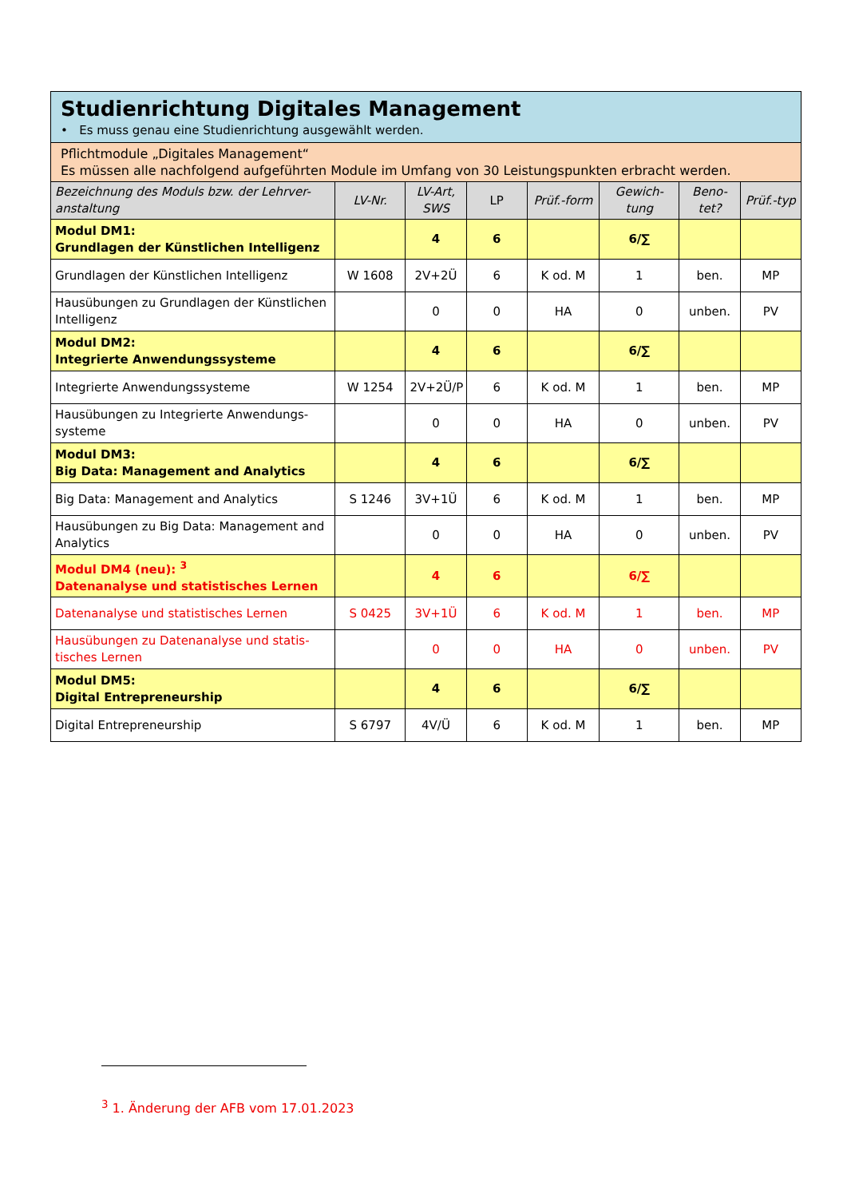| Studienrichtung Digitales Management • Es muss genau eine Studienrichtung ausgewählt werden. | | | | | | | |
| Pflichtmodule „Digitales Management“ Es müssen alle nachfolgend aufgeführten Module im Umfang von 30 Leistungspunkten erbracht werden. | | | | | | | |
| Bezeichnung des Moduls bzw. der Lehrver-anstaltung | LV-Nr. | LV-Art, SWS | LP | Prüf.-form | Gewich-tung | Beno-tet? | Prüf.-typ |
| Modul DM1: Grundlagen der Künstlichen Intelligenz | | 4 | 6 | | 6/∑ | | |
| Grundlagen der Künstlichen Intelligenz | W 1608 | 2V+2Ü | 6 | K od. M | 1 | ben. | MP |
| Hausübungen zu Grundlagen der Künstlichen Intelligenz | | 0 | 0 | HA | 0 | unben. | PV |
| Modul DM2: Integrierte Anwendungssysteme | | 4 | 6 | | 6/∑ | | |
| Integrierte Anwendungssysteme | W 1254 | 2V+2Ü/P | 6 | K od. M | 1 | ben. | MP |
| Hausübungen zu Integrierte Anwendungs-systeme | | 0 | 0 | HA | 0 | unben. | PV |
| Modul DM3: Big Data: Management and Analytics | | 4 | 6 | | 6/∑ | | |
| Big Data: Management and Analytics | S 1246 | 3V+1Ü | 6 | K od. M | 1 | ben. | MP |
| Hausübungen zu Big Data: Management and Analytics | | 0 | 0 | HA | 0 | unben. | PV |
| Modul DM4 (neu): <sup>3</sup> Datenanalyse und statistisches Lernen | | 4 | 6 | | 6/∑ | | |
| Datenanalyse und statistisches Lernen | S 0425 | 3V+1Ü | 6 | K od. M | 1 | ben. | MP |
| Hausübungen zu Datenanalyse und statis-tisches Lernen | | 0 | 0 | HA | 0 | unben. | PV |
| Modul DM5: Digital Entrepreneurship | | 4 | 6 | | 6/∑ | | |
| Digital Entrepreneurship | S 6797 | 4V/Ü | 6 | K od. M | 1 | ben. | MP |
<sup>3</sup> 1. Änderung der AFB vom 17.01.2023